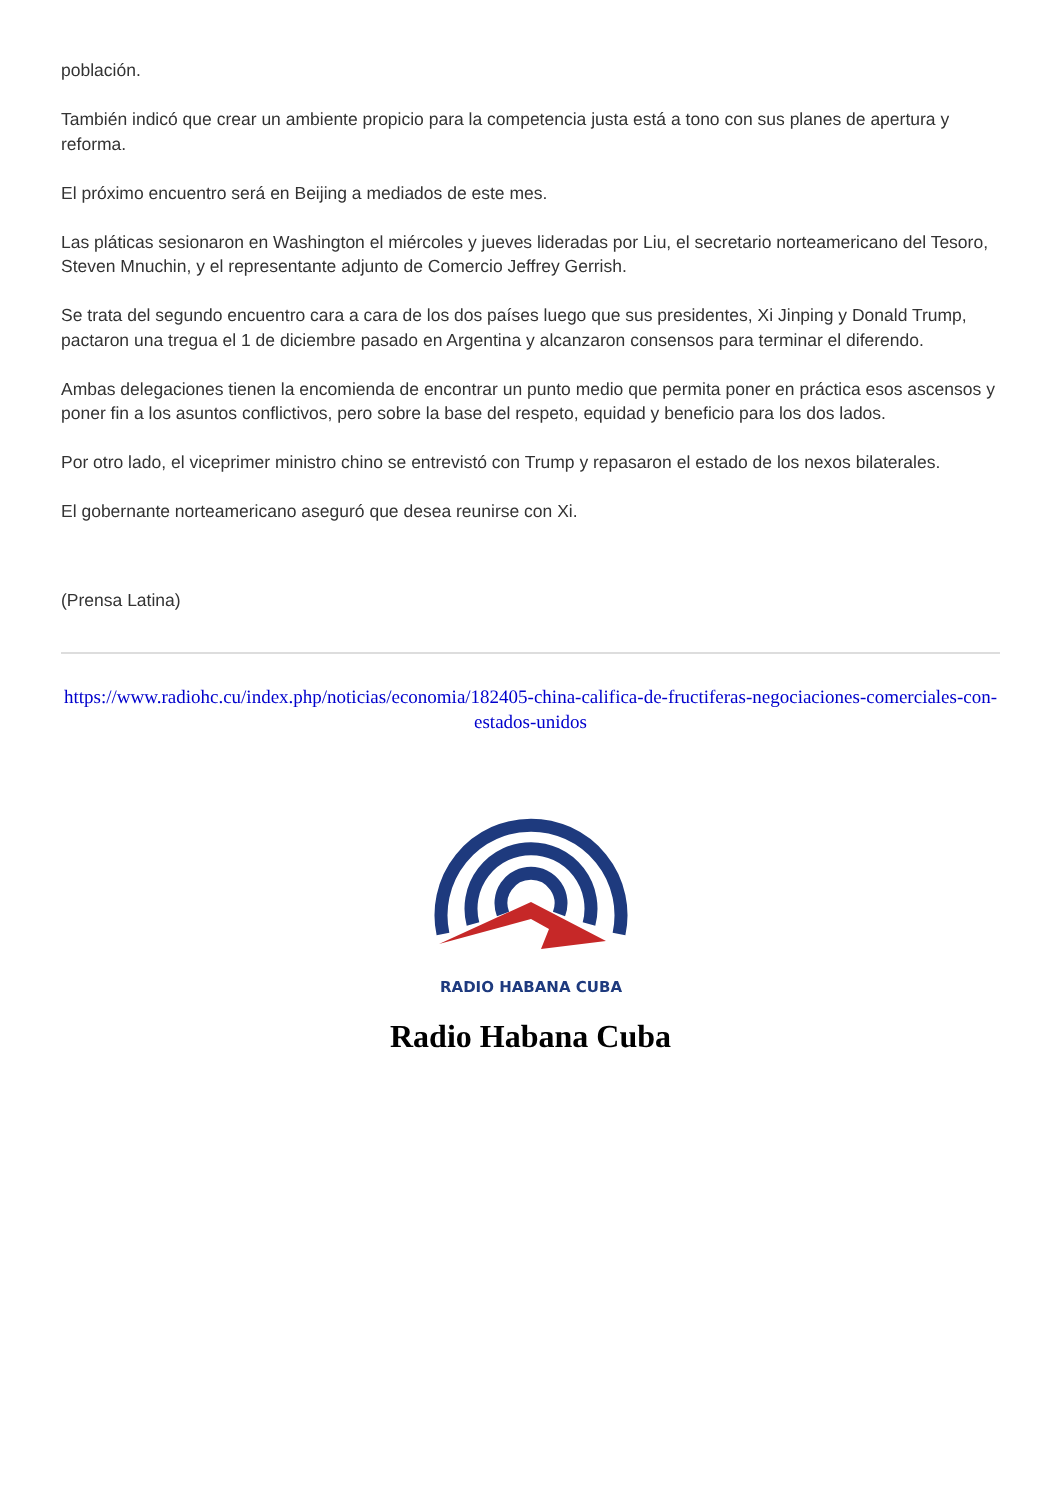población.
También indicó que crear un ambiente propicio para la competencia justa está a tono con sus planes de apertura y reforma.
El próximo encuentro será en Beijing a mediados de este mes.
Las pláticas sesionaron en Washington el miércoles y jueves lideradas por Liu, el secretario norteamericano del Tesoro, Steven Mnuchin, y el representante adjunto de Comercio Jeffrey Gerrish.
Se trata del segundo encuentro cara a cara de los dos países luego que sus presidentes, Xi Jinping y Donald Trump, pactaron una tregua el 1 de diciembre pasado en Argentina y alcanzaron consensos para terminar el diferendo.
Ambas delegaciones tienen la encomienda de encontrar un punto medio que permita poner en práctica esos ascensos y poner fin a los asuntos conflictivos, pero sobre la base del respeto, equidad y beneficio para los dos lados.
Por otro lado, el viceprimer ministro chino se entrevistó con Trump y repasaron el estado de los nexos bilaterales.
El gobernante norteamericano aseguró que desea reunirse con Xi.
(Prensa Latina)
https://www.radiohc.cu/index.php/noticias/economia/182405-china-califica-de-fructiferas-negociaciones-comerciales-con-estados-unidos
RADIO HABANA CUBA
Radio Habana Cuba